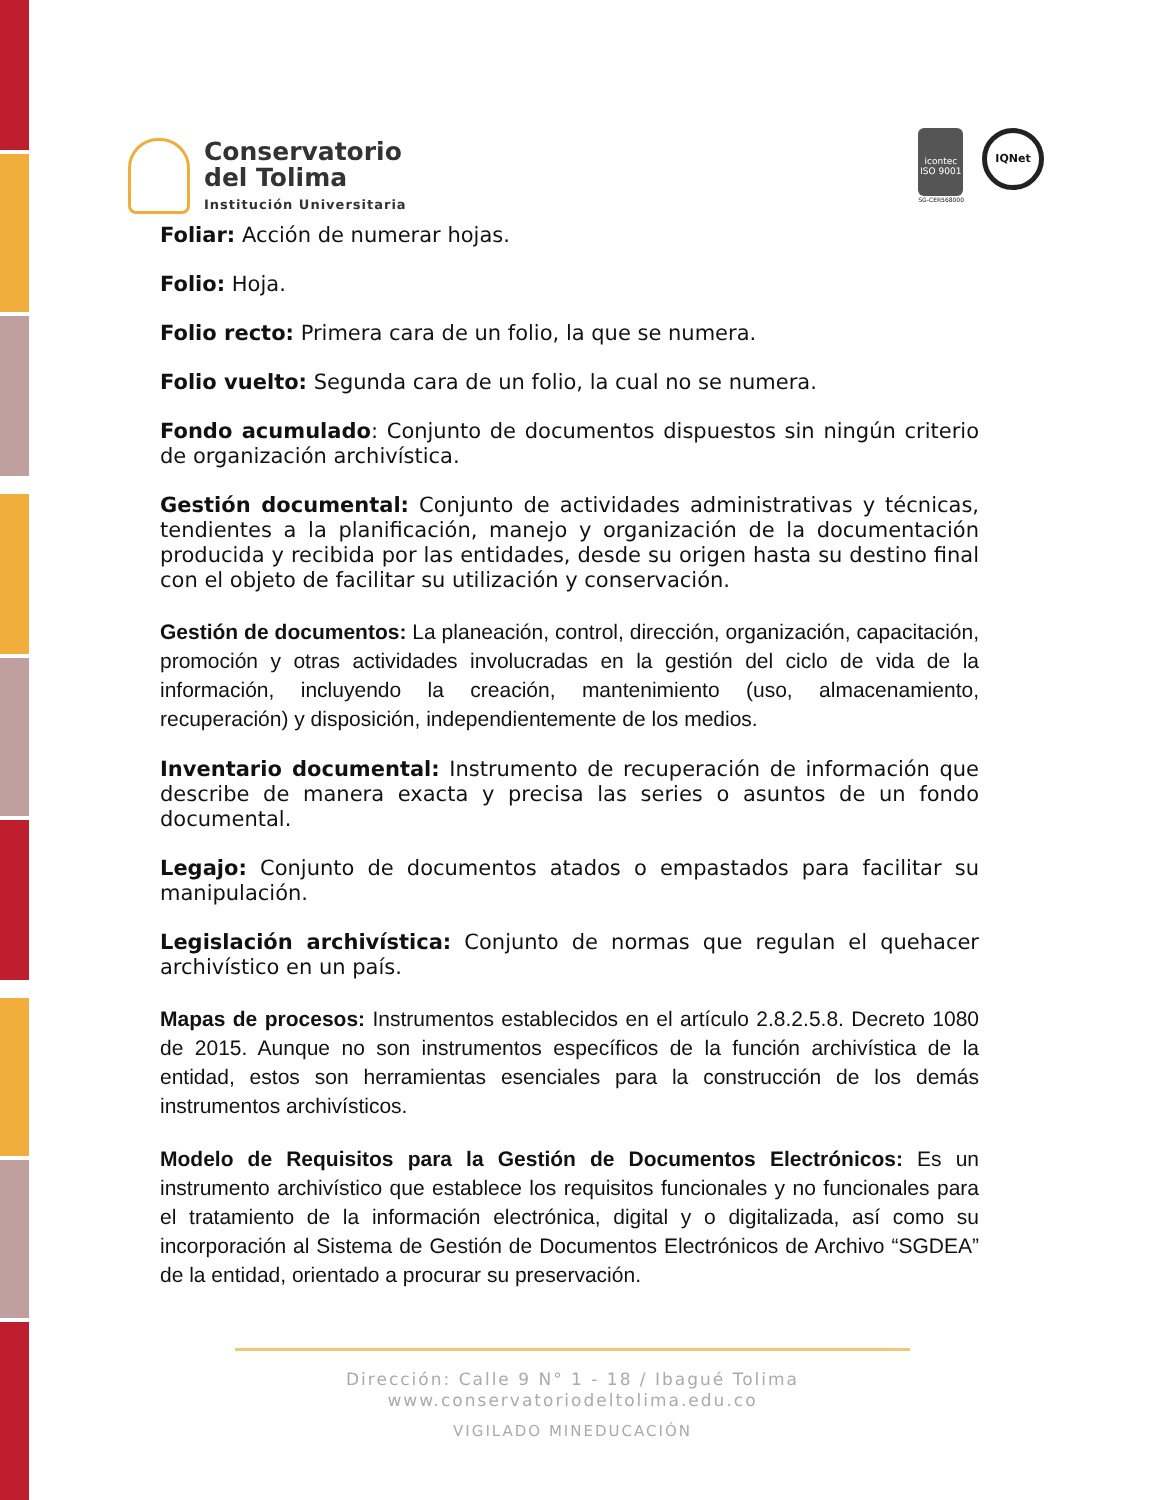Conservatorio
del Tolima
Institución Universitaria
icontec
ISO 9001
SG-CER568000
IQNet
Foliar: Acción de numerar hojas.
Folio: Hoja.
Folio recto: Primera cara de un folio, la que se numera.
Folio vuelto: Segunda cara de un folio, la cual no se numera.
Fondo acumulado: Conjunto de documentos dispuestos sin ningún criterio de organización archivística.
Gestión documental: Conjunto de actividades administrativas y técnicas, tendientes a la planificación, manejo y organización de la documentación producida y recibida por las entidades, desde su origen hasta su destino final con el objeto de facilitar su utilización y conservación.
Gestión de documentos: La planeación, control, dirección, organización, capacitación, promoción y otras actividades involucradas en la gestión del ciclo de vida de la información, incluyendo la creación, mantenimiento (uso, almacenamiento, recuperación) y disposición, independientemente de los medios.
Inventario documental: Instrumento de recuperación de información que describe de manera exacta y precisa las series o asuntos de un fondo documental.
Legajo: Conjunto de documentos atados o empastados para facilitar su manipulación.
Legislación archivística: Conjunto de normas que regulan el quehacer archivístico en un país.
Mapas de procesos: Instrumentos establecidos en el artículo 2.8.2.5.8. Decreto 1080 de 2015. Aunque no son instrumentos específicos de la función archivística de la entidad, estos son herramientas esenciales para la construcción de los demás instrumentos archivísticos.
Modelo de Requisitos para la Gestión de Documentos Electrónicos: Es un instrumento archivístico que establece los requisitos funcionales y no funcionales para el tratamiento de la información electrónica, digital y o digitalizada, así como su incorporación al Sistema de Gestión de Documentos Electrónicos de Archivo “SGDEA” de la entidad, orientado a procurar su preservación.
Dirección: Calle 9 N° 1 - 18 / Ibagué Tolima
www.conservatoriodeltolima.edu.co
VIGILADO MINEDUCACIÓN